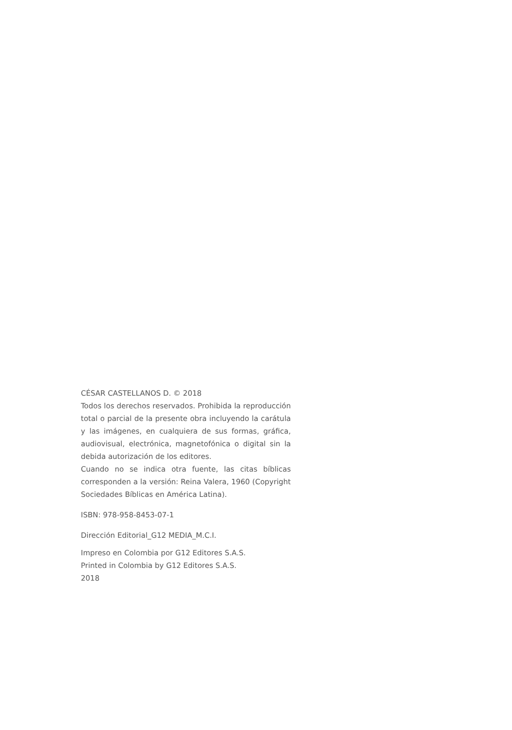CÉSAR CASTELLANOS D. © 2018
Todos los derechos reservados. Prohibida la reproducción total o parcial de la presente obra incluyendo la carátula y las imágenes, en cualquiera de sus formas, gráfica, audiovisual, electrónica, magnetofónica o digital sin la debida autorización de los editores.
Cuando no se indica otra fuente, las citas bíblicas corresponden a la versión: Reina Valera, 1960 (Copyright Sociedades Bíblicas en América Latina).
ISBN: 978-958-8453-07-1
Dirección Editorial_G12 MEDIA_M.C.I.
Impreso en Colombia por G12 Editores S.A.S.
Printed in Colombia by G12 Editores S.A.S.
2018